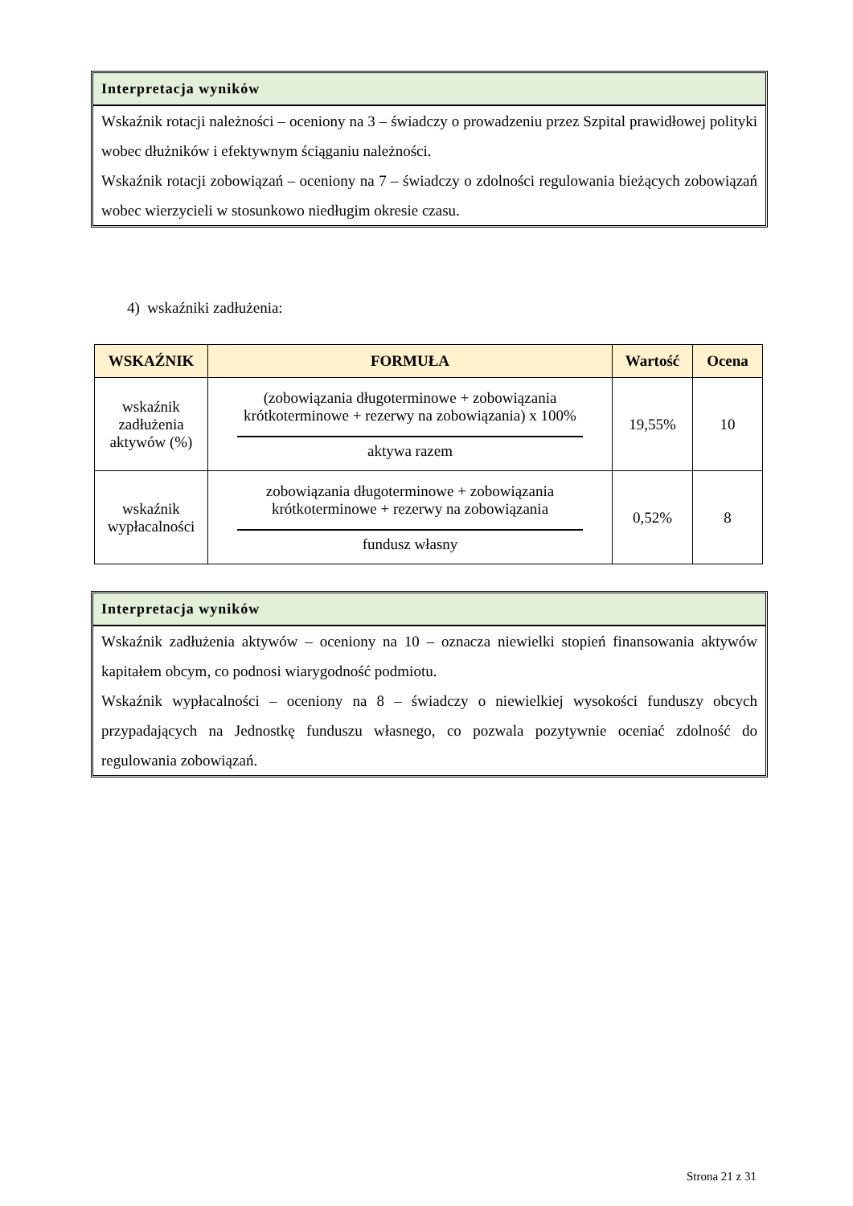Interpretacja wyników
Wskaźnik rotacji należności – oceniony na 3 – świadczy o prowadzeniu przez Szpital prawidłowej polityki wobec dłużników i efektywnym ściąganiu należności.
Wskaźnik rotacji zobowiązań – oceniony na 7 – świadczy o zdolności regulowania bieżących zobowiązań wobec wierzycieli w stosunkowo niedługim okresie czasu.
4) wskaźniki zadłużenia:
| WSKAŹNIK | FORMUŁA | Wartość | Ocena |
| --- | --- | --- | --- |
| wskaźnik zadłużenia aktywów (%) | (zobowiązania długoterminowe + zobowiązania krótkoterminowe + rezerwy na zobowiązania) x 100% aktywa razem | 19,55% | 10 |
| wskaźnik wypłacalności | zobowiązania długoterminowe + zobowiązania krótkoterminowe + rezerwy na zobowiązania fundusz własny | 0,52% | 8 |
Interpretacja wyników
Wskaźnik zadłużenia aktywów – oceniony na 10 – oznacza niewielki stopień finansowania aktywów kapitałem obcym, co podnosi wiarygodność podmiotu.
Wskaźnik wypłacalności – oceniony na 8 – świadczy o niewielkiej wysokości funduszy obcych przypadających na Jednostkę funduszu własnego, co pozwala pozytywnie oceniać zdolność do regulowania zobowiązań.
Strona 21 z 31